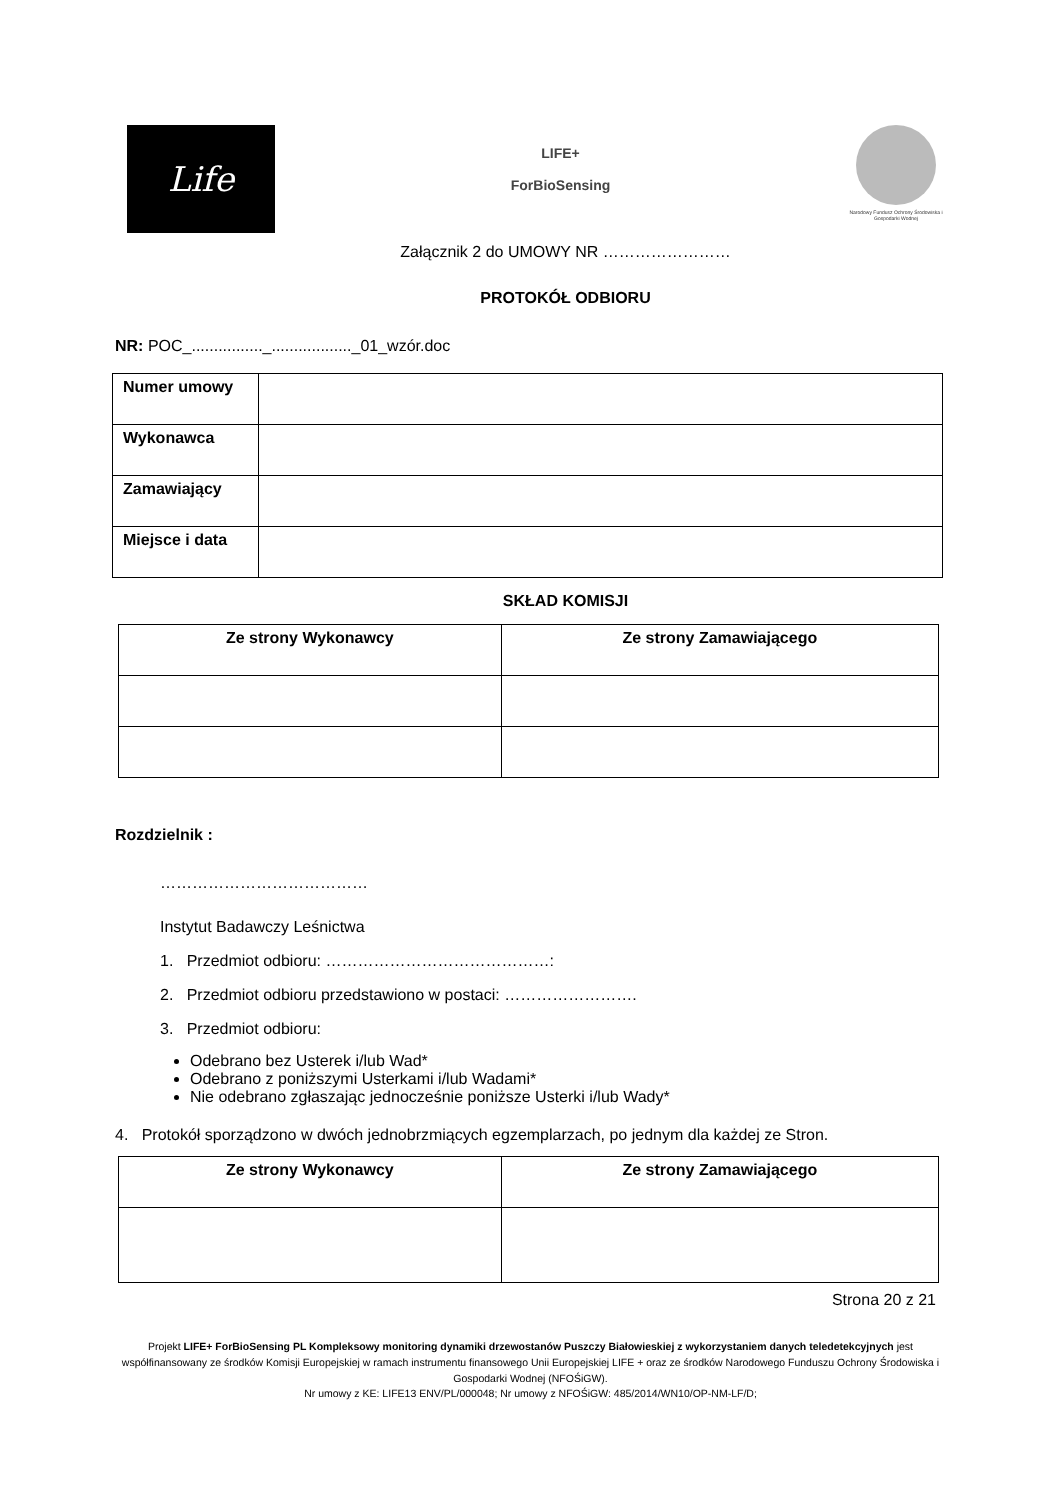Life
LIFE+
ForBioSensing
Narodowy Fundusz Ochrony Środowiska i Gospodarki Wodnej
Załącznik 2 do UMOWY NR ……………………
PROTOKÓŁ ODBIORU
NR: POC_................_.................._01_wzór.doc
| Numer umowy | |
| Wykonawca | |
| Zamawiający | |
| Miejsce i data | |
SKŁAD KOMISJI
| Ze strony Wykonawcy | Ze strony Zamawiającego |
| --- | --- |
Rozdzielnik :
…………………………………
Instytut Badawczy Leśnictwa
1. Przedmiot odbioru: ……………………………………:
2. Przedmiot odbioru przedstawiono w postaci: …………………….
3. Przedmiot odbioru:
Odebrano bez Usterek i/lub Wad*
Odebrano z poniższymi Usterkami i/lub Wadami*
Nie odebrano zgłaszając jednocześnie poniższe Usterki i/lub Wady*
4. Protokół sporządzono w dwóch jednobrzmiących egzemplarzach, po jednym dla każdej ze Stron.
| Ze strony Wykonawcy | Ze strony Zamawiającego |
| --- | --- |
Strona 20 z 21
Projekt LIFE+ ForBioSensing PL Kompleksowy monitoring dynamiki drzewostanów Puszczy Białowieskiej z wykorzystaniem danych teledetekcyjnych jest współfinansowany ze środków Komisji Europejskiej w ramach instrumentu finansowego Unii Europejskiej LIFE + oraz ze środków Narodowego Funduszu Ochrony Środowiska i Gospodarki Wodnej (NFOŚiGW).
Nr umowy z KE: LIFE13 ENV/PL/000048; Nr umowy z NFOŚiGW: 485/2014/WN10/OP-NM-LF/D;